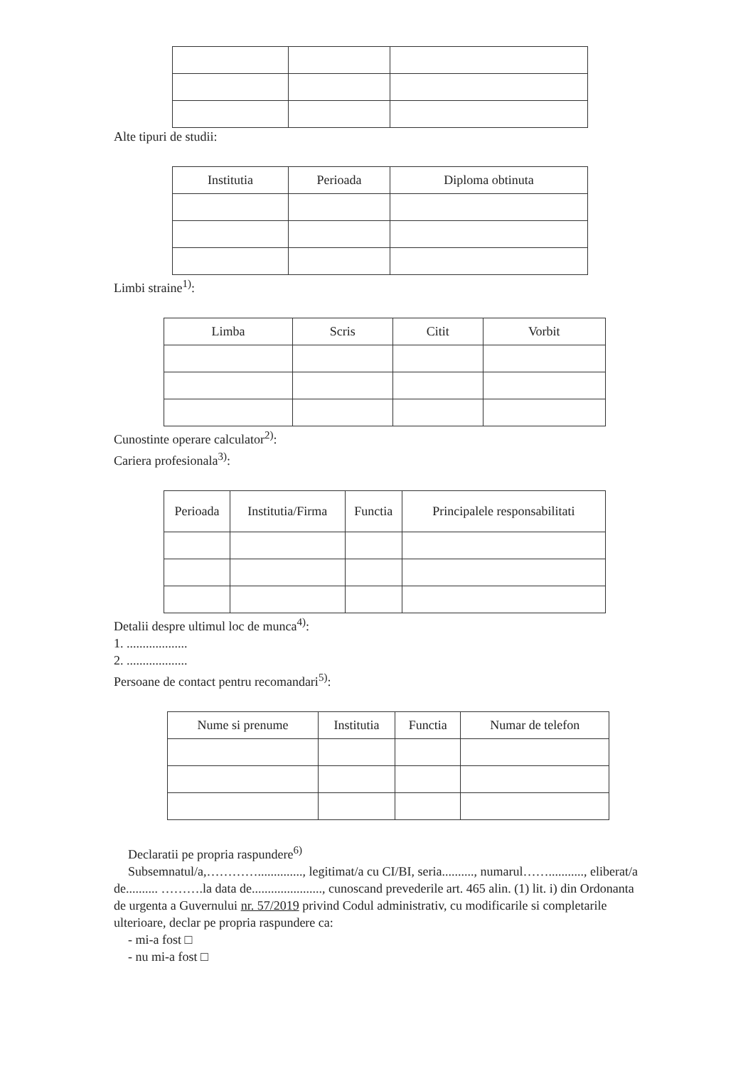Alte tipuri de studii:
| Institutia | Perioada | Diploma obtinuta |
| --- | --- | --- |
Limbi straine<sup>1)</sup>:
| Limba | Scris | Citit | Vorbit |
| --- | --- | --- | --- |
Cunostinte operare calculator<sup>2)</sup>:
Cariera profesionala<sup>3)</sup>:
| Perioada | Institutia/Firma | Functia | Principalele responsabilitati |
| --- | --- | --- | --- |
Detalii despre ultimul loc de munca<sup>4)</sup>:
1. ...................
2. ...................
Persoane de contact pentru recomandari<sup>5)</sup>:
| Nume si prenume | Institutia | Functia | Numar de telefon |
| --- | --- | --- | --- |
Declaratii pe propria raspundere<sup>6)</sup>
Subsemnatul/a,………….............., legitimat/a cu CI/BI, seria.........., numarul……..........., eliberat/a de.......... ……….la data de......................, cunoscand prevederile art. 465 alin. (1) lit. i) din Ordonanta de urgenta a Guvernului nr. 57/2019 privind Codul administrativ, cu modificarile si completarile ulterioare, declar pe propria raspundere ca:
- mi-a fost □
- nu mi-a fost □